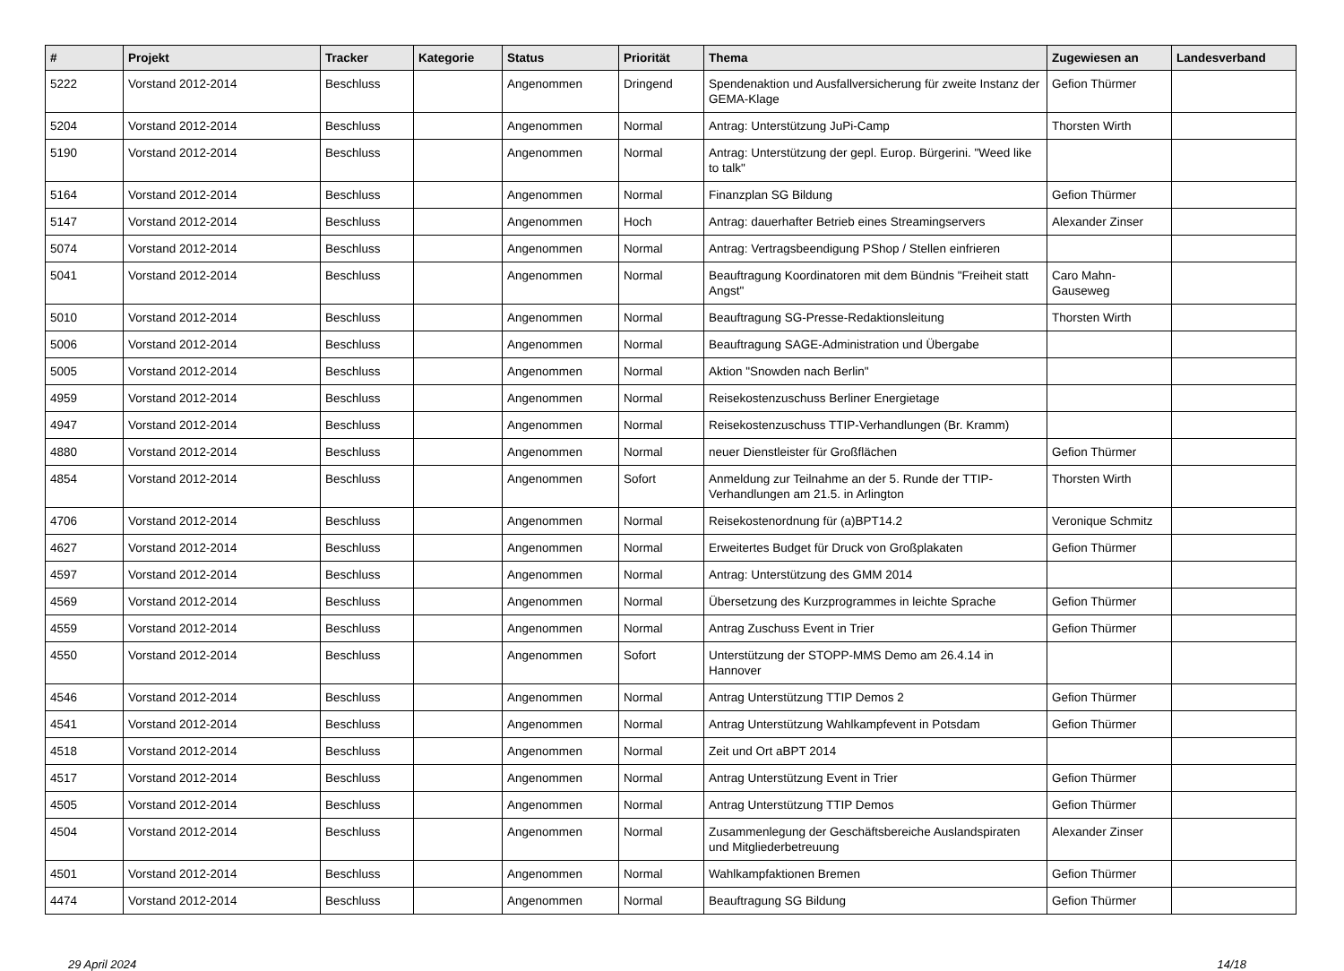| # | Projekt | Tracker | Kategorie | Status | Priorität | Thema | Zugewiesen an | Landesverband |
| --- | --- | --- | --- | --- | --- | --- | --- | --- |
| 5222 | Vorstand 2012-2014 | Beschluss | | Angenommen | Dringend | Spendenaktion und Ausfallversicherung für zweite Instanz der GEMA-Klage | Gefion Thürmer | |
| 5204 | Vorstand 2012-2014 | Beschluss | | Angenommen | Normal | Antrag: Unterstützung JuPi-Camp | Thorsten Wirth | |
| 5190 | Vorstand 2012-2014 | Beschluss | | Angenommen | Normal | Antrag: Unterstützung der gepl. Europ. Bürgerini. "Weed like to talk" | | |
| 5164 | Vorstand 2012-2014 | Beschluss | | Angenommen | Normal | Finanzplan SG Bildung | Gefion Thürmer | |
| 5147 | Vorstand 2012-2014 | Beschluss | | Angenommen | Hoch | Antrag: dauerhafter Betrieb eines Streamingservers | Alexander Zinser | |
| 5074 | Vorstand 2012-2014 | Beschluss | | Angenommen | Normal | Antrag: Vertragsbeendigung PShop / Stellen einfrieren | | |
| 5041 | Vorstand 2012-2014 | Beschluss | | Angenommen | Normal | Beauftragung Koordinatoren mit dem Bündnis "Freiheit statt Angst" | Caro Mahn-Gauseweg | |
| 5010 | Vorstand 2012-2014 | Beschluss | | Angenommen | Normal | Beauftragung SG-Presse-Redaktionsleitung | Thorsten Wirth | |
| 5006 | Vorstand 2012-2014 | Beschluss | | Angenommen | Normal | Beauftragung SAGE-Administration und Übergabe | | |
| 5005 | Vorstand 2012-2014 | Beschluss | | Angenommen | Normal | Aktion "Snowden nach Berlin" | | |
| 4959 | Vorstand 2012-2014 | Beschluss | | Angenommen | Normal | Reisekostenzuschuss Berliner Energietage | | |
| 4947 | Vorstand 2012-2014 | Beschluss | | Angenommen | Normal | Reisekostenzuschuss TTIP-Verhandlungen (Br. Kramm) | | |
| 4880 | Vorstand 2012-2014 | Beschluss | | Angenommen | Normal | neuer Dienstleister für Großflächen | Gefion Thürmer | |
| 4854 | Vorstand 2012-2014 | Beschluss | | Angenommen | Sofort | Anmeldung zur Teilnahme an der 5. Runde der TTIP-Verhandlungen am 21.5. in Arlington | Thorsten Wirth | |
| 4706 | Vorstand 2012-2014 | Beschluss | | Angenommen | Normal | Reisekostenordnung für (a)BPT14.2 | Veronique Schmitz | |
| 4627 | Vorstand 2012-2014 | Beschluss | | Angenommen | Normal | Erweitertes Budget für Druck von Großplakaten | Gefion Thürmer | |
| 4597 | Vorstand 2012-2014 | Beschluss | | Angenommen | Normal | Antrag: Unterstützung des GMM 2014 | | |
| 4569 | Vorstand 2012-2014 | Beschluss | | Angenommen | Normal | Übersetzung des Kurzprogrammes in leichte Sprache | Gefion Thürmer | |
| 4559 | Vorstand 2012-2014 | Beschluss | | Angenommen | Normal | Antrag Zuschuss Event in Trier | Gefion Thürmer | |
| 4550 | Vorstand 2012-2014 | Beschluss | | Angenommen | Sofort | Unterstützung der STOPP-MMS Demo am 26.4.14 in Hannover | | |
| 4546 | Vorstand 2012-2014 | Beschluss | | Angenommen | Normal | Antrag Unterstützung TTIP Demos 2 | Gefion Thürmer | |
| 4541 | Vorstand 2012-2014 | Beschluss | | Angenommen | Normal | Antrag Unterstützung Wahlkampfevent in Potsdam | Gefion Thürmer | |
| 4518 | Vorstand 2012-2014 | Beschluss | | Angenommen | Normal | Zeit und Ort aBPT 2014 | | |
| 4517 | Vorstand 2012-2014 | Beschluss | | Angenommen | Normal | Antrag Unterstützung Event in Trier | Gefion Thürmer | |
| 4505 | Vorstand 2012-2014 | Beschluss | | Angenommen | Normal | Antrag Unterstützung TTIP Demos | Gefion Thürmer | |
| 4504 | Vorstand 2012-2014 | Beschluss | | Angenommen | Normal | Zusammenlegung der Geschäftsbereiche Auslandspiraten und Mitgliederbetreuung | Alexander Zinser | |
| 4501 | Vorstand 2012-2014 | Beschluss | | Angenommen | Normal | Wahlkampfaktionen Bremen | Gefion Thürmer | |
| 4474 | Vorstand 2012-2014 | Beschluss | | Angenommen | Normal | Beauftragung SG Bildung | Gefion Thürmer | |
29 April 2024 14/18